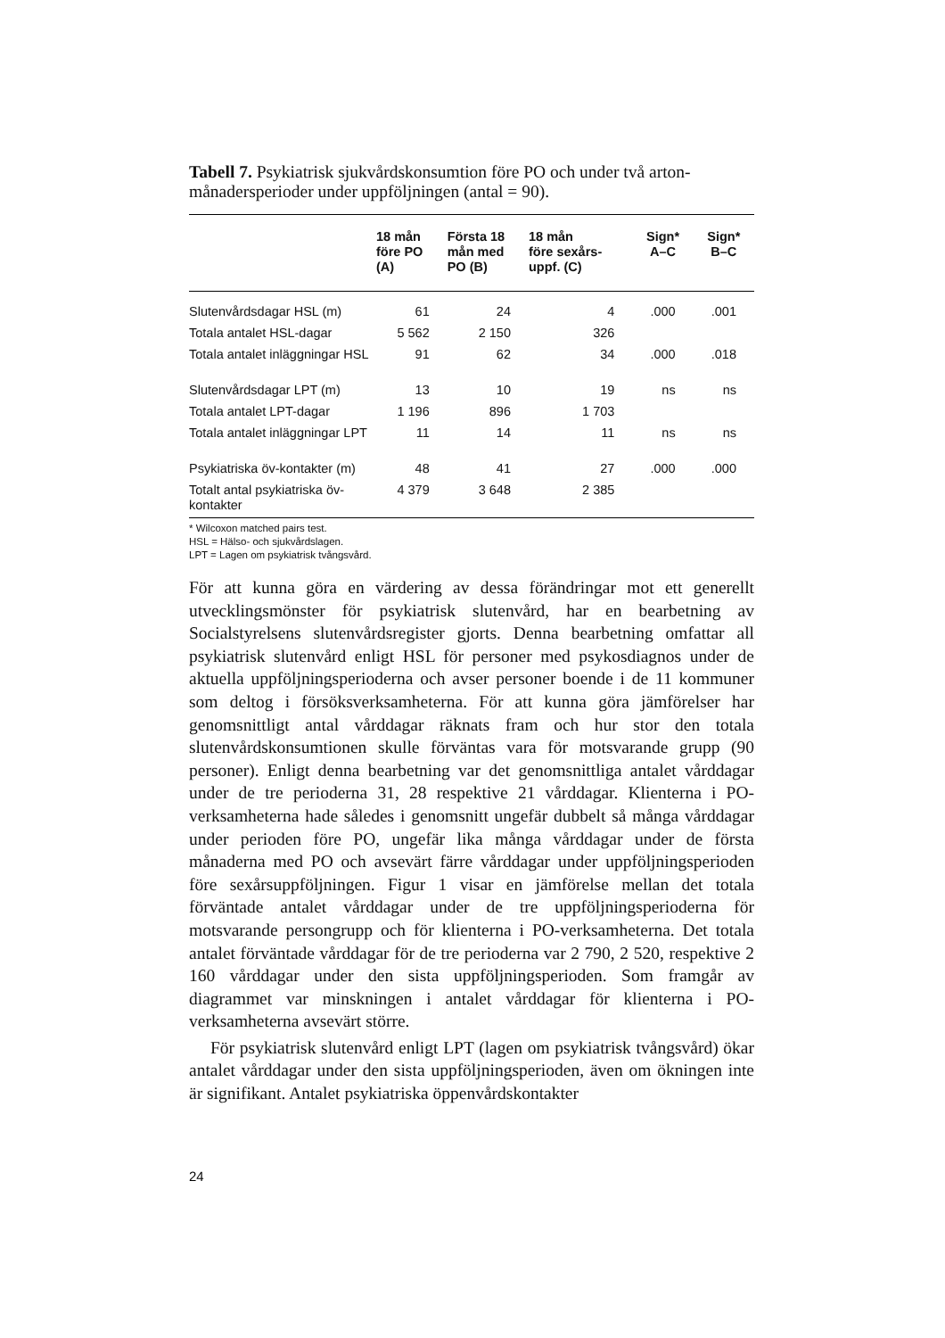Tabell 7. Psykiatrisk sjukvårdskonsumtion före PO och under två arton­månadersperioder under uppföljningen (antal = 90).
| | 18 mån före PO (A) | Första 18 mån med PO (B) | 18 mån före sexårs- uppf. (C) | Sign* A–C | Sign* B–C |
| --- | --- | --- | --- | --- | --- |
| Slutenvårdsdagar HSL (m) | 61 | 24 | 4 | .000 | .001 |
| Totala antalet HSL-dagar | 5 562 | 2 150 | 326 | | |
| Totala antalet inläggningar HSL | 91 | 62 | 34 | .000 | .018 |
| Slutenvårdsdagar LPT (m) | 13 | 10 | 19 | ns | ns |
| Totala antalet LPT-dagar | 1 196 | 896 | 1 703 | | |
| Totala antalet inläggningar LPT | 11 | 14 | 11 | ns | ns |
| Psykiatriska öv-kontakter (m) | 48 | 41 | 27 | .000 | .000 |
| Totalt antal psykiatriska öv-kontakter | 4 379 | 3 648 | 2 385 | | |
* Wilcoxon matched pairs test.
HSL = Hälso- och sjukvårdslagen.
LPT = Lagen om psykiatrisk tvångsvård.
För att kunna göra en värdering av dessa förändringar mot ett generellt utvecklingsmönster för psykiatrisk slutenvård, har en bearbetning av Socialstyrelsens slutenvårdsregister gjorts. Denna bearbetning omfattar all psykiatrisk slutenvård enligt HSL för personer med psykosdiagnos under de aktuella uppföljningsperioderna och avser personer boende i de 11 kommuner som deltog i försöksverksamheterna. För att kunna göra jämförelser har genomsnittligt antal vårddagar räknats fram och hur stor den totala slutenvårdskonsumtionen skulle förväntas vara för motsvarande grupp (90 personer). Enligt denna bearbetning var det genomsnittliga antalet vårddagar under de tre perioderna 31, 28 respektive 21 vårddagar. Klienterna i PO-verksamheterna hade således i genomsnitt ungefär dubbelt så många vårddagar under perioden före PO, ungefär lika många vårddagar under de första månaderna med PO och avsevärt färre vårddagar under uppföljningsperioden före sexårsuppföljningen. Figur 1 visar en jämförelse mellan det totala förväntade antalet vårddagar under de tre uppföljningsperioderna för motsvarande persongrupp och för klienterna i PO-verksamheterna. Det totala antalet förväntade vårddagar för de tre perioderna var 2 790, 2 520, respektive 2 160 vårddagar under den sista uppföljningsperioden. Som framgår av diagrammet var minskningen i antalet vårddagar för klienterna i PO-verksamheterna avsevärt större.
För psykiatrisk slutenvård enligt LPT (lagen om psykiatrisk tvångsvård) ökar antalet vårddagar under den sista uppföljningsperioden, även om ökningen inte är signifikant. Antalet psykiatriska öppenvårdskontakter
24